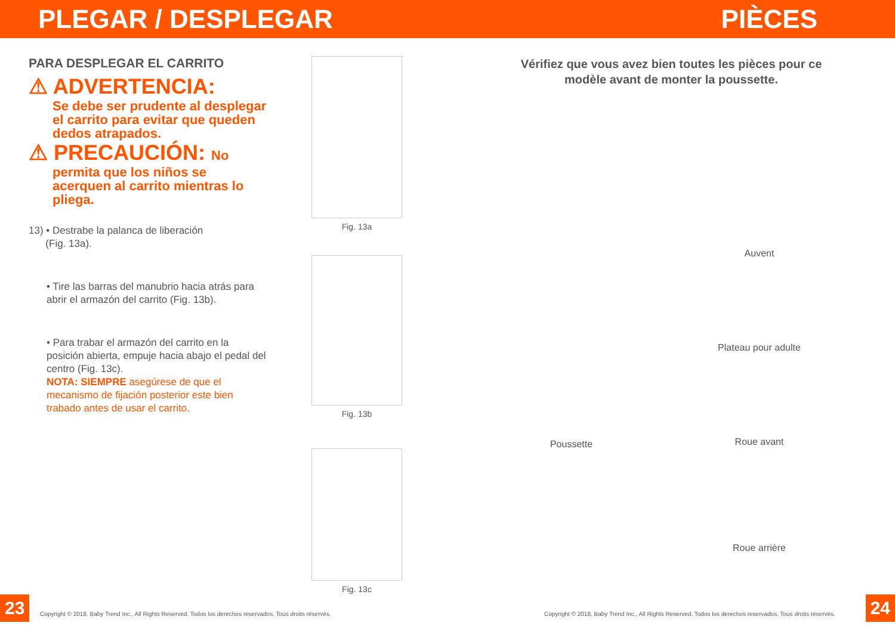PLEGAR / DESPLEGAR PIÈCES
PARA DESPLEGAR EL CARRITO
⚠ ADVERTENCIA:
Se debe ser prudente al desplegar el carrito para evitar que queden dedos atrapados.
⚠ PRECAUCIÓN: No
permita que los niños se acerquen al carrito mientras lo pliega.
13) • Destrabe la palanca de liberación
(Fig. 13a).
• Tire las barras del manubrio hacia atrás para abrir el armazón del carrito (Fig. 13b).
• Para trabar el armazón del carrito en la posición abierta, empuje hacia abajo el pedal del centro (Fig. 13c).
NOTA: SIEMPRE asegúrese de que el mecanismo de fijación posterior este bien trabado antes de usar el carrito.
Fig. 13a
Fig. 13b
Fig. 13c
Vérifiez que vous avez bien toutes les pièces pour ce
modèle avant de monter la poussette.
Poussette
Auvent
Plateau pour adulte
Roue avant
Roue arrière
23
Copyright © 2018, Baby Trend Inc., All Rights Reserved. Todos los derechos reservados. Tous droits réservés.
Copyright © 2018, Baby Trend Inc., All Rights Reserved. Todos los derechos reservados. Tous droits réservés.
24